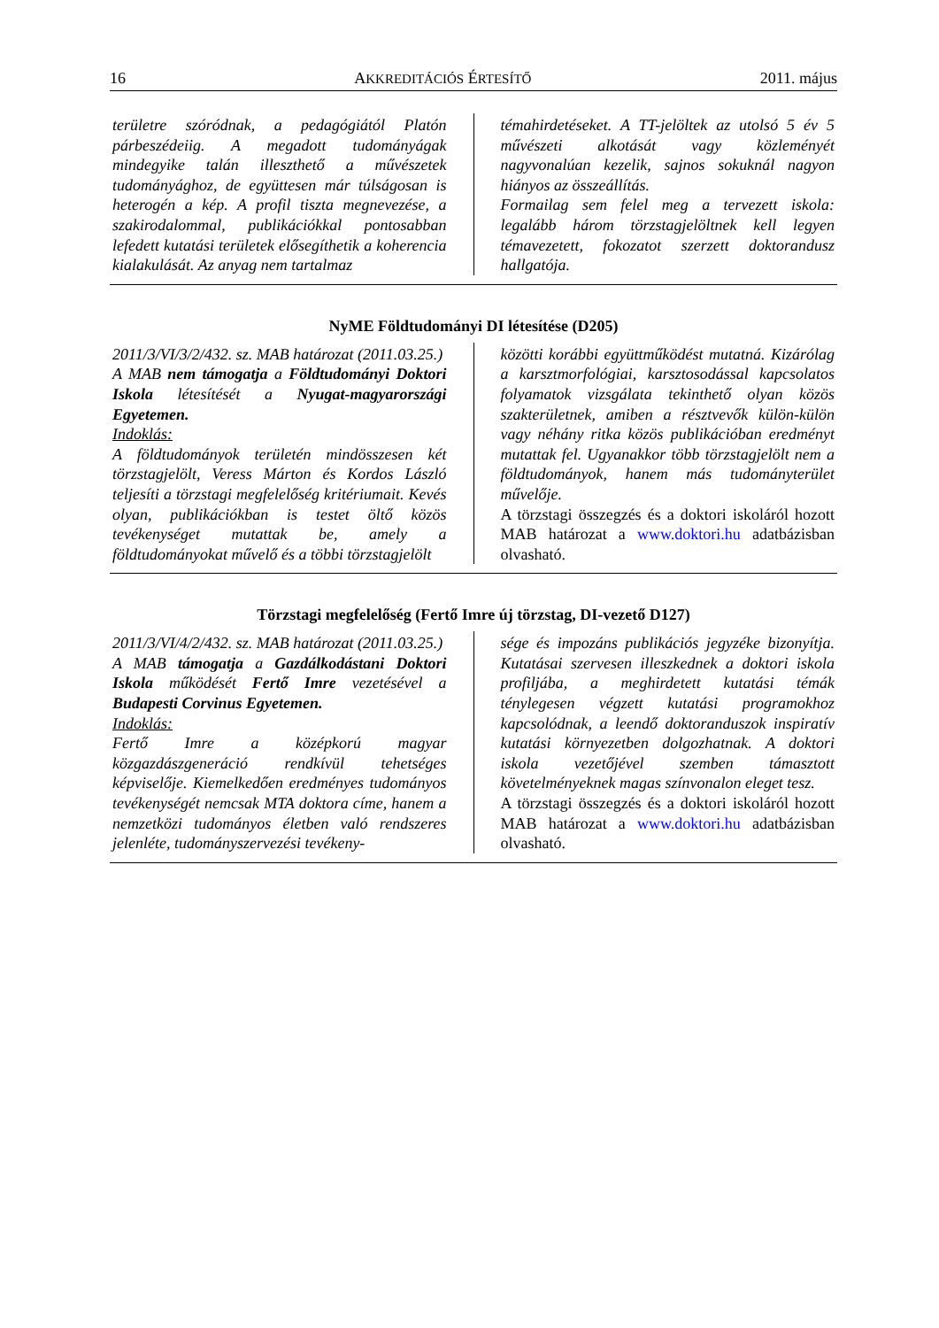16 AKKREDITÁCIÓS ÉRTESÍTŐ 2011. május
területre szóródnak, a pedagógiától Platón párbeszédeiig. A megadott tudományágak mindegyike talán illeszthető a művészetek tudományághoz, de együttesen már túlságosan is heterogén a kép. A profil tiszta megnevezése, a szakirodalommal, publikációkkal pontosabban lefedett kutatási területek elősegíthetik a koherencia kialakulását. Az anyag nem tartalmaz
témahirdetéseket. A TT-jelöltek az utolsó 5 év 5 művészeti alkotását vagy közleményét nagyvonalúan kezelik, sajnos sokuknál nagyon hiányos az összeállítás.
Formailag sem felel meg a tervezett iskola: legalább három törzstagjelöltnek kell legyen témavezetett, fokozatot szerzett doktorandusz hallgatója.
NyME Földtudományi DI létesítése (D205)
2011/3/VI/3/2/432. sz. MAB határozat (2011.03.25.)
A MAB nem támogatja a Földtudományi Doktori Iskola létesítését a Nyugat-magyarországi Egyetemen.
Indoklás:
A földtudományok területén mindösszesen két törzstagjelölt, Veress Márton és Kordos László teljesíti a törzstagi megfelelőség kritériumait. Kevés olyan, publikációkban is testet öltő közös tevékenységet mutattak be, amely a földtudományokat művelő és a többi törzstagjelölt
közötti korábbi együttműködést mutatná. Kizárólag a karsztmorfológiai, karsztosodással kapcsolatos folyamatok vizsgálata tekinthető olyan közös szakterületnek, amiben a résztvevők külön-külön vagy néhány ritka közös publikációban eredményt mutattak fel. Ugyanakkor több törzstagjelölt nem a földtudományok, hanem más tudományterület művelője.
A törzstagi összegzés és a doktori iskoláról hozott MAB határozat a www.doktori.hu adatbázisban olvasható.
Törzstagi megfelelőség (Fertő Imre új törzstag, DI-vezető D127)
2011/3/VI/4/2/432. sz. MAB határozat (2011.03.25.)
A MAB támogatja a Gazdálkodástani Doktori Iskola működését Fertő Imre vezetésével a Budapesti Corvinus Egyetemen.
Indoklás:
Fertő Imre a középkorú magyar közgazdászgeneráció rendkívül tehetséges képviselője. Kiemelkedően eredményes tudományos tevékenységét nemcsak MTA doktora címe, hanem a nemzetközi tudományos életben való rendszeres jelenléte, tudományszervezési tevékeny-
sége és impozáns publikációs jegyzéke bizonyítja. Kutatásai szervesen illeszkednek a doktori iskola profiljába, a meghirdetett kutatási témák ténylegesen végzett kutatási programokhoz kapcsolódnak, a leendő doktoranduszok inspiratív kutatási környezetben dolgozhatnak. A doktori iskola vezetőjével szemben támasztott követelményeknek magas színvonalon eleget tesz.
A törzstagi összegzés és a doktori iskoláról hozott MAB határozat a www.doktori.hu adatbázisban olvasható.